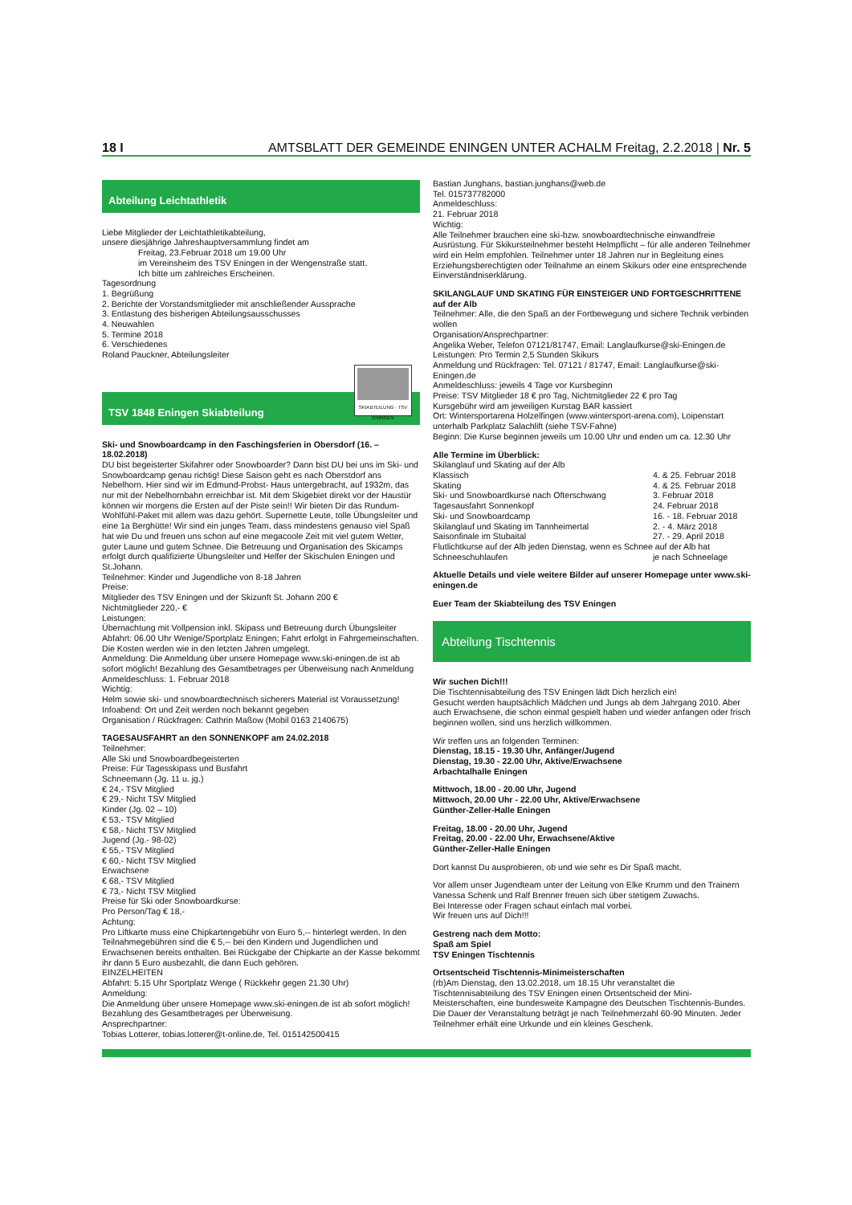18 I AMTSBLATT DER GEMEINDE ENINGEN UNTER ACHALM Freitag, 2.2.2018 | Nr. 5
Abteilung Leichtathletik
Liebe Mitglieder der Leichtathletikabteilung,
unsere diesjährige Jahreshauptversammlung findet am
Freitag, 23.Februar 2018 um 19.00 Uhr
im Vereinsheim des TSV Eningen in der Wengenstraße statt.
Ich bitte um zahlreiches Erscheinen.
Tagesordnung
1. Begrüßung
2. Berichte der Vorstandsmitglieder mit anschließender Aussprache
3. Entlastung des bisherigen Abteilungsausschusses
4. Neuwahlen
5. Termine 2018
6. Verschiedenes
Roland Pauckner, Abteilungsleiter
SKIABTEILUNG · TSV ENINGEN
TSV 1848 Eningen Skiabteilung
Ski- und Snowboardcamp in den Faschingsferien in Obersdorf (16. – 18.02.2018)
DU bist begeisterter Skifahrer oder Snowboarder? Dann bist DU bei uns im Ski- und Snowboardcamp genau richtig! Diese Saison geht es nach Oberstdorf ans Nebelhorn. Hier sind wir im Edmund-Probst- Haus untergebracht, auf 1932m, das nur mit der Nebelhornbahn erreichbar ist. Mit dem Skigebiet direkt vor der Haustür können wir morgens die Ersten auf der Piste sein!! Wir bieten Dir das Rundum-Wohlfühl-Paket mit allem was dazu gehört. Supernette Leute, tolle Übungsleiter und eine 1a Berghütte! Wir sind ein junges Team, dass mindestens genauso viel Spaß hat wie Du und freuen uns schon auf eine megacoole Zeit mit viel gutem Wetter, guter Laune und gutem Schnee. Die Betreuung und Organisation des Skicamps erfolgt durch qualifizierte Übungsleiter und Helfer der Skischulen Eningen und St.Johann.
Teilnehmer: Kinder und Jugendliche von 8-18 Jahren
Preise:
Mitglieder des TSV Eningen und der Skizunft St. Johann 200 €
Nichtmitglieder 220,- €
Leistungen:
Übernachtung mit Vollpension inkl. Skipass und Betreuung durch Übungsleiter
Abfahrt: 06.00 Uhr Wenige/Sportplatz Eningen; Fahrt erfolgt in Fahrgemeinschaften. Die Kosten werden wie in den letzten Jahren umgelegt.
Anmeldung: Die Anmeldung über unsere Homepage www.ski-eningen.de ist ab sofort möglich! Bezahlung des Gesamtbetrages per Überweisung nach Anmeldung
Anmeldeschluss: 1. Februar 2018
Wichtig:
Helm sowie ski- und snowboardtechnisch sicherers Material ist Voraussetzung!
Infoabend: Ort und Zeit werden noch bekannt gegeben
Organisation / Rückfragen: Cathrin Maßow (Mobil 0163 2140675)
TAGESAUSFAHRT an den SONNENKOPF am 24.02.2018
Teilnehmer:
Alle Ski und Snowboardbegeisterten
Preise: Für Tagesskipass und Busfahrt
Schneemann (Jg. 11 u. jg.)
€ 24,- TSV Mitglied
€ 29,- Nicht TSV Mitglied
Kinder (Jg. 02 – 10)
€ 53,- TSV Mitglied
€ 58,- Nicht TSV Mitglied
Jugend (Jg.- 98-02)
€ 55,- TSV Mitglied
€ 60,- Nicht TSV Mitglied
Erwachsene
€ 68,- TSV Mitglied
€ 73,- Nicht TSV Mitglied
Preise für Ski oder Snowboardkurse:
Pro Person/Tag € 18,-
Achtung:
Pro Liftkarte muss eine Chipkartengebühr von Euro 5,-- hinterlegt werden. In den Teilnahmegebühren sind die € 5,-- bei den Kindern und Jugendlichen und Erwachsenen bereits enthalten. Bei Rückgabe der Chipkarte an der Kasse bekommt ihr dann 5 Euro ausbezahlt, die dann Euch gehören.
EINZELHEITEN
Abfahrt: 5.15 Uhr Sportplatz Wenge ( Rückkehr gegen 21.30 Uhr)
Anmeldung:
Die Anmeldung über unsere Homepage www.ski-eningen.de ist ab sofort möglich!
Bezahlung des Gesamtbetrages per Überweisung.
Ansprechpartner:
Tobias Lotterer, tobias.lotterer@t-online.de, Tel. 015142500415
Bastian Junghans, bastian.junghans@web.de
Tel. 015737782000
Anmeldeschluss:
21. Februar 2018
Wichtig:
Alle Teilnehmer brauchen eine ski-bzw. snowboardtechnische einwandfreie Ausrüstung. Für Skikursteilnehmer besteht Helmpflicht – für alle anderen Teilnehmer wird ein Helm empfohlen. Teilnehmer unter 18 Jahren nur in Begleitung eines Erziehungsberechtigten oder Teilnahme an einem Skikurs oder eine entsprechende Einverständniserklärung.
SKILANGLAUF UND SKATING FÜR EINSTEIGER UND FORTGESCHRITTENE auf der Alb
Teilnehmer: Alle, die den Spaß an der Fortbewegung und sichere Technik verbinden wollen
Organisation/Ansprechpartner:
Angelika Weber, Telefon 07121/81747, Email: Langlaufkurse@ski-Eningen.de
Leistungen: Pro Termin 2,5 Stunden Skikurs
Anmeldung und Rückfragen: Tel. 07121 / 81747, Email: Langlaufkurse@ski-Eningen.de
Anmeldeschluss: jeweils 4 Tage vor Kursbeginn
Preise: TSV Mitglieder 18 € pro Tag, Nichtmitglieder 22 € pro Tag
Kursgebühr wird am jeweiligen Kurstag BAR kassiert
Ort: Wintersportarena Holzelfingen (www.wintersport-arena.com), Loipenstart unterhalb Parkplatz Salachlift (siehe TSV-Fahne)
Beginn: Die Kurse beginnen jeweils um 10.00 Uhr und enden um ca. 12.30 Uhr
Alle Termine im Überblick:
Skilanglauf und Skating auf der Alb
Klassisch 4. & 25. Februar 2018
Skating 4. & 25. Februar 2018
Ski- und Snowboardkurse nach Ofterschwang 3. Februar 2018
Tagesausfahrt Sonnenkopf 24. Februar 2018
Ski- und Snowboardcamp 16. - 18. Februar 2018
Skilanglauf und Skating im Tannheimertal 2. - 4. März 2018
Saisonfinale im Stubaital 27. - 29. April 2018
Flutlichtkurse auf der Alb jeden Dienstag, wenn es Schnee auf der Alb hat
Schneeschuhlaufen je nach Schneelage
Aktuelle Details und viele weitere Bilder auf unserer Homepage unter www.ski-eningen.de
Euer Team der Skiabteilung des TSV Eningen
Abteilung Tischtennis
Wir suchen Dich!!!
Die Tischtennisabteilung des TSV Eningen lädt Dich herzlich ein!
Gesucht werden hauptsächlich Mädchen und Jungs ab dem Jahrgang 2010. Aber auch Erwachsene, die schon einmal gespielt haben und wieder anfangen oder frisch beginnen wollen, sind uns herzlich willkommen.
Wir treffen uns an folgenden Terminen:
Dienstag, 18.15 - 19.30 Uhr, Anfänger/Jugend
Dienstag, 19.30 - 22.00 Uhr, Aktive/Erwachsene
Arbachtalhalle Eningen
Mittwoch, 18.00 - 20.00 Uhr, Jugend
Mittwoch, 20.00 Uhr - 22.00 Uhr, Aktive/Erwachsene
Günther-Zeller-Halle Eningen
Freitag, 18.00 - 20.00 Uhr, Jugend
Freitag, 20.00 - 22.00 Uhr, Erwachsene/Aktive
Günther-Zeller-Halle Eningen
Dort kannst Du ausprobieren, ob und wie sehr es Dir Spaß macht.
Vor allem unser Jugendteam unter der Leitung von Elke Krumm und den Trainern Vanessa Schenk und Ralf Brenner freuen sich über stetigem Zuwachs.
Bei Interesse oder Fragen schaut einfach mal vorbei.
Wir freuen uns auf Dich!!!
Gestreng nach dem Motto:
Spaß am Spiel
TSV Eningen Tischtennis
Ortsentscheid Tischtennis-Minimeisterschaften
(rb)Am Dienstag, den 13.02.2018, um 18.15 Uhr veranstaltet die Tischtennisabteilung des TSV Eningen einen Ortsentscheid der Mini-Meisterschaften, eine bundesweite Kampagne des Deutschen Tischtennis-Bundes.
Die Dauer der Veranstaltung beträgt je nach Teilnehmerzahl 60-90 Minuten. Jeder Teilnehmer erhält eine Urkunde und ein kleines Geschenk.